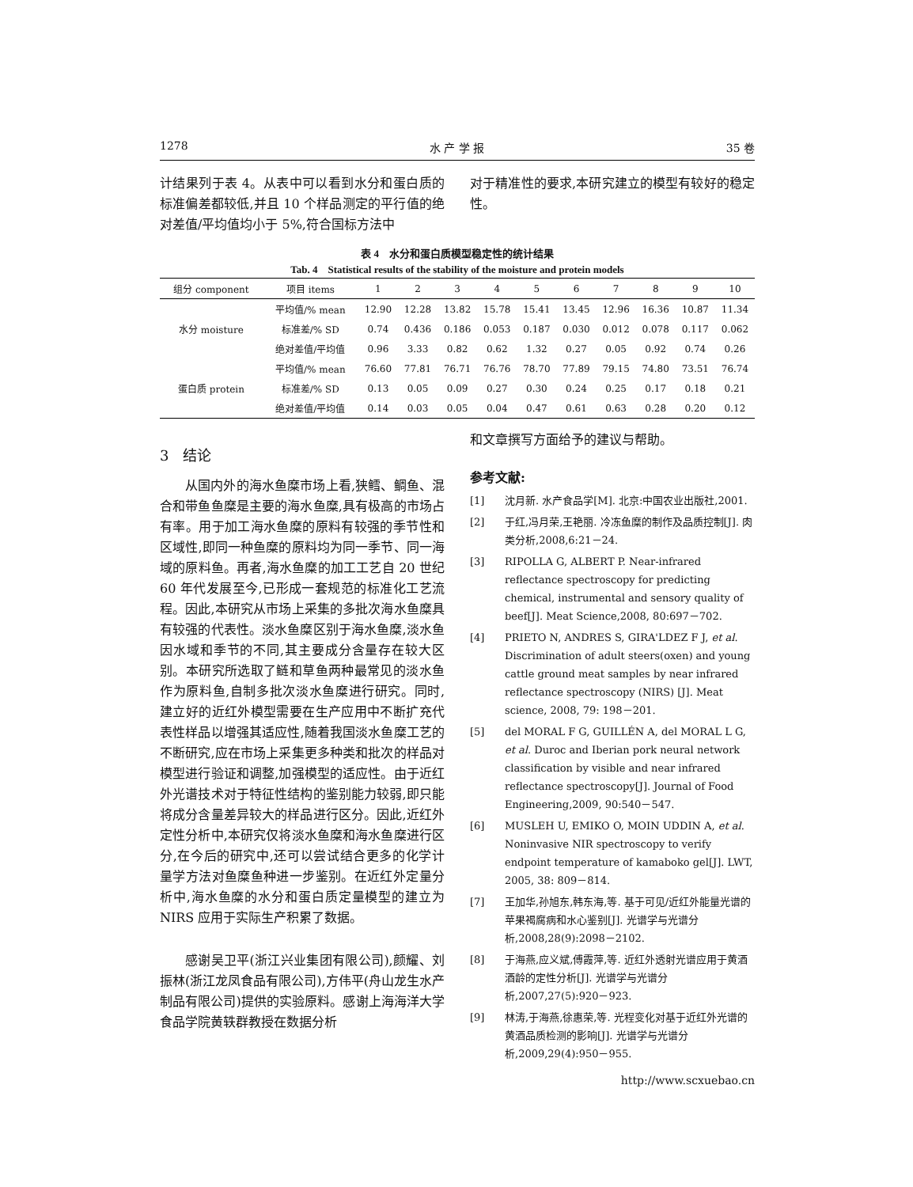1278 水 产 学 报 35 卷
计结果列于表 4。从表中可以看到水分和蛋白质的标准偏差都较低,并且 10 个样品测定的平行值的绝对差值/平均值均小于 5%,符合国标方法中
对于精准性的要求,本研究建立的模型有较好的稳定性。
表 4　水分和蛋白质模型稳定性的统计结果
Tab. 4　Statistical results of the stability of the moisture and protein models
| 组分 component | 项目 items | 1 | 2 | 3 | 4 | 5 | 6 | 7 | 8 | 9 | 10 |
| --- | --- | --- | --- | --- | --- | --- | --- | --- | --- | --- | --- |
| 水分 moisture | 平均值/% mean | 12.90 | 12.28 | 13.82 | 15.78 | 15.41 | 13.45 | 12.96 | 16.36 | 10.87 | 11.34 |
| | 标准差/% SD | 0.74 | 0.436 | 0.186 | 0.053 | 0.187 | 0.030 | 0.012 | 0.078 | 0.117 | 0.062 |
| | 绝对差值/平均值 | 0.96 | 3.33 | 0.82 | 0.62 | 1.32 | 0.27 | 0.05 | 0.92 | 0.74 | 0.26 |
| 蛋白质 protein | 平均值/% mean | 76.60 | 77.81 | 76.71 | 76.76 | 78.70 | 77.89 | 79.15 | 74.80 | 73.51 | 76.74 |
| | 标准差/% SD | 0.13 | 0.05 | 0.09 | 0.27 | 0.30 | 0.24 | 0.25 | 0.17 | 0.18 | 0.21 |
| | 绝对差值/平均值 | 0.14 | 0.03 | 0.05 | 0.04 | 0.47 | 0.61 | 0.63 | 0.28 | 0.20 | 0.12 |
3　结论
从国内外的海水鱼糜市场上看,狭鳕、鲷鱼、混合和带鱼鱼糜是主要的海水鱼糜,具有极高的市场占有率。用于加工海水鱼糜的原料有较强的季节性和区域性,即同一种鱼糜的原料均为同一季节、同一海域的原料鱼。再者,海水鱼糜的加工工艺自 20 世纪 60 年代发展至今,已形成一套规范的标准化工艺流程。因此,本研究从市场上采集的多批次海水鱼糜具有较强的代表性。淡水鱼糜区别于海水鱼糜,淡水鱼因水域和季节的不同,其主要成分含量存在较大区别。本研究所选取了鲢和草鱼两种最常见的淡水鱼作为原料鱼,自制多批次淡水鱼糜进行研究。同时,建立好的近红外模型需要在生产应用中不断扩充代表性样品以增强其适应性,随着我国淡水鱼糜工艺的不断研究,应在市场上采集更多种类和批次的样品对模型进行验证和调整,加强模型的适应性。由于近红外光谱技术对于特征性结构的鉴别能力较弱,即只能将成分含量差异较大的样品进行区分。因此,近红外定性分析中,本研究仅将淡水鱼糜和海水鱼糜进行区分,在今后的研究中,还可以尝试结合更多的化学计量学方法对鱼糜鱼种进一步鉴别。在近红外定量分析中,海水鱼糜的水分和蛋白质定量模型的建立为 NIRS 应用于实际生产积累了数据。
感谢吴卫平(浙江兴业集团有限公司),颜耀、刘振林(浙江龙凤食品有限公司),方伟平(舟山龙生水产制品有限公司)提供的实验原料。感谢上海海洋大学食品学院黄轶群教授在数据分析
和文章撰写方面给予的建议与帮助。
参考文献:
[1] 沈月新. 水产食品学[M]. 北京:中国农业出版社,2001.
[2] 于红,冯月荣,王艳丽. 冷冻鱼糜的制作及品质控制[J]. 肉类分析,2008,6:21－24.
[3] RIPOLLA G, ALBERT P. Near-infrared reflectance spectroscopy for predicting chemical, instrumental and sensory quality of beef[J]. Meat Science,2008, 80:697－702.
[4] PRIETO N, ANDRES S, GIRA'LDEZ F J, et al. Discrimination of adult steers(oxen) and young cattle ground meat samples by near infrared reflectance spectroscopy (NIRS) [J]. Meat science, 2008, 79: 198－201.
[5] del MORAL F G, GUILLÉN A, del MORAL L G, et al. Duroc and Iberian pork neural network classification by visible and near infrared reflectance spectroscopy[J]. Journal of Food Engineering,2009, 90:540－547.
[6] MUSLEH U, EMIKO O, MOIN UDDIN A, et al. Noninvasive NIR spectroscopy to verify endpoint temperature of kamaboko gel[J]. LWT, 2005, 38: 809－814.
[7] 王加华,孙旭东,韩东海,等. 基于可见/近红外能量光谱的苹果褐腐病和水心鉴别[J]. 光谱学与光谱分析,2008,28(9):2098－2102.
[8] 于海燕,应义斌,傅霞萍,等. 近红外透射光谱应用于黄酒酒龄的定性分析[J]. 光谱学与光谱分析,2007,27(5):920－923.
[9] 林涛,于海燕,徐惠荣,等. 光程变化对基于近红外光谱的黄酒品质检测的影响[J]. 光谱学与光谱分析,2009,29(4):950－955.
http://www.scxuebao.cn